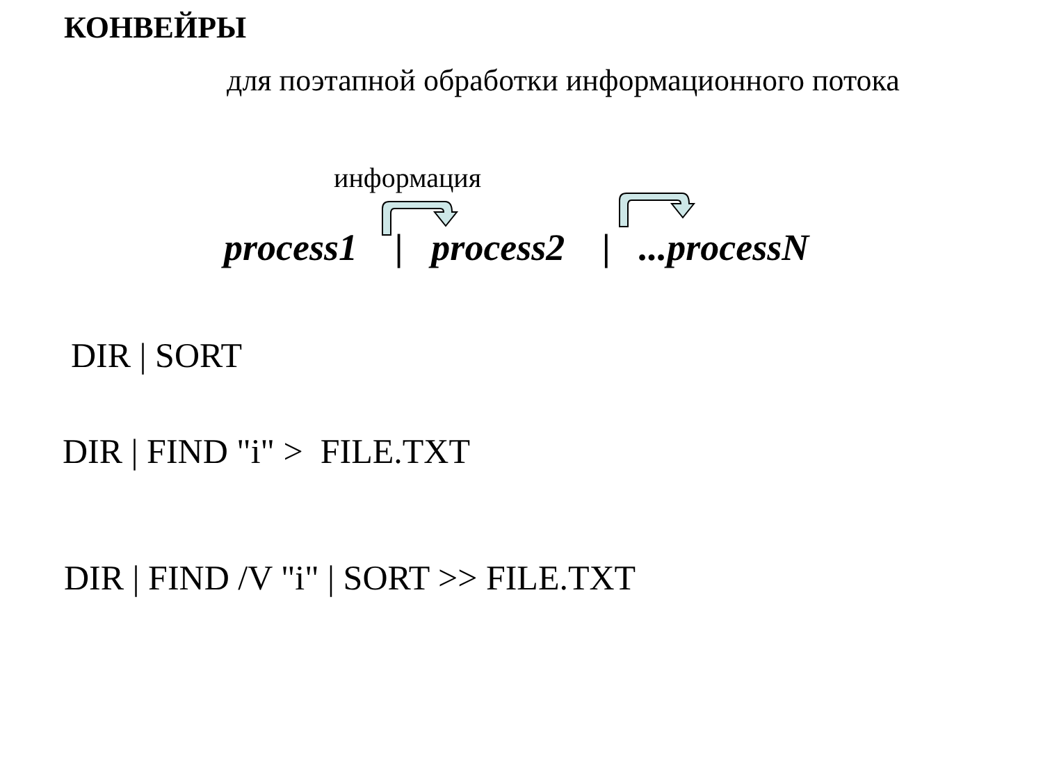КОНВЕЙРЫ
для поэтапной обработки информационного потока
информация
process1 | process2 | ...processN
DIR | SORT
DIR | FIND "i" > FILE.TXT
DIR | FIND /V "i" | SORT >> FILE.TXT